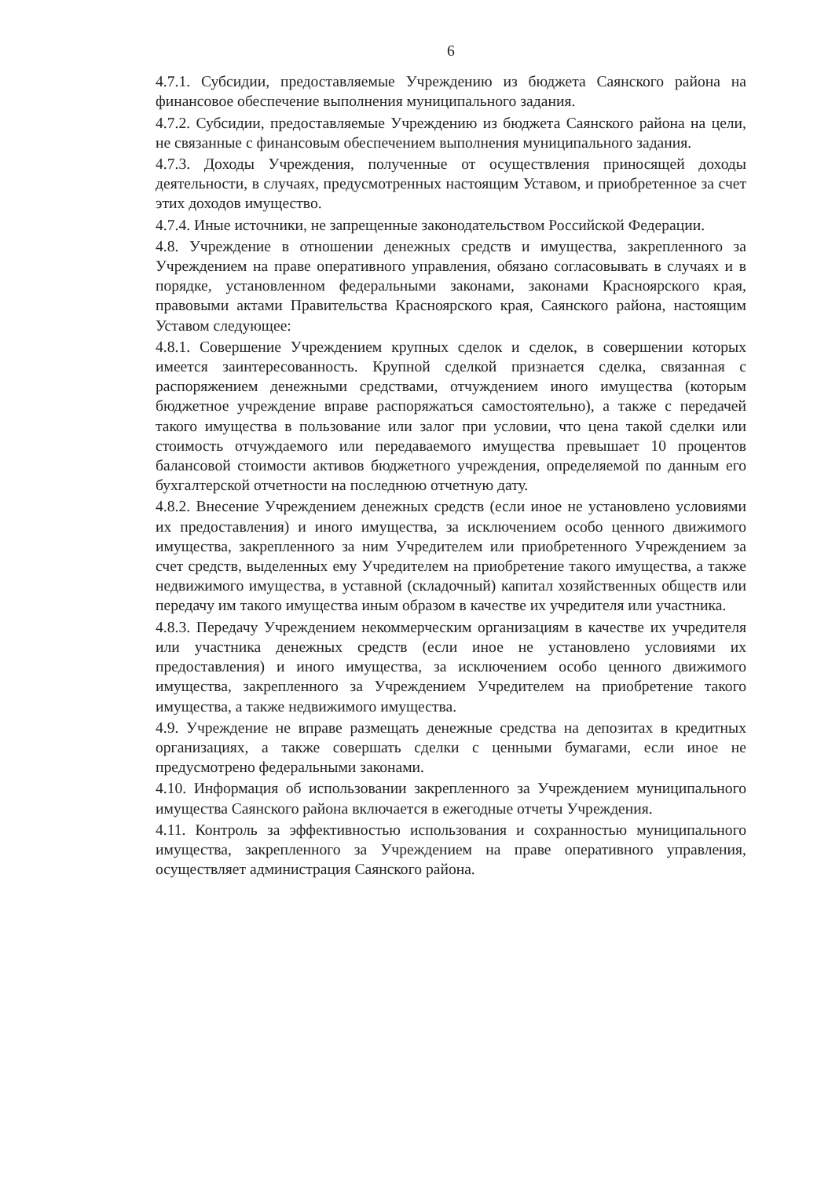6
4.7.1. Субсидии, предоставляемые Учреждению из бюджета Саянского района на финансовое обеспечение выполнения муниципального задания.
4.7.2. Субсидии, предоставляемые Учреждению из бюджета Саянского района на цели, не связанные с финансовым обеспечением выполнения муниципального задания.
4.7.3. Доходы Учреждения, полученные от осуществления приносящей доходы деятельности, в случаях, предусмотренных настоящим Уставом, и приобретенное за счет этих доходов имущество.
4.7.4. Иные источники, не запрещенные законодательством Российской Федерации.
4.8. Учреждение в отношении денежных средств и имущества, закрепленного за Учреждением на праве оперативного управления, обязано согласовывать в случаях и в порядке, установленном федеральными законами, законами Красноярского края, правовыми актами Правительства Красноярского края, Саянского района, настоящим Уставом следующее:
4.8.1. Совершение Учреждением крупных сделок и сделок, в совершении которых имеется заинтересованность. Крупной сделкой признается сделка, связанная с распоряжением денежными средствами, отчуждением иного имущества (которым бюджетное учреждение вправе распоряжаться самостоятельно), а также с передачей такого имущества в пользование или залог при условии, что цена такой сделки или стоимость отчуждаемого или передаваемого имущества превышает 10 процентов балансовой стоимости активов бюджетного учреждения, определяемой по данным его бухгалтерской отчетности на последнюю отчетную дату.
4.8.2. Внесение Учреждением денежных средств (если иное не установлено условиями их предоставления) и иного имущества, за исключением особо ценного движимого имущества, закрепленного за ним Учредителем или приобретенного Учреждением за счет средств, выделенных ему Учредителем на приобретение такого имущества, а также недвижимого имущества, в уставной (складочный) капитал хозяйственных обществ или передачу им такого имущества иным образом в качестве их учредителя или участника.
4.8.3. Передачу Учреждением некоммерческим организациям в качестве их учредителя или участника денежных средств (если иное не установлено условиями их предоставления) и иного имущества, за исключением особо ценного движимого имущества, закрепленного за Учреждением Учредителем на приобретение такого имущества, а также недвижимого имущества.
4.9. Учреждение не вправе размещать денежные средства на депозитах в кредитных организациях, а также совершать сделки с ценными бумагами, если иное не предусмотрено федеральными законами.
4.10. Информация об использовании закрепленного за Учреждением муниципального имущества Саянского района включается в ежегодные отчеты Учреждения.
4.11. Контроль за эффективностью использования и сохранностью муниципального имущества, закрепленного за Учреждением на праве оперативного управления, осуществляет администрация Саянского района.